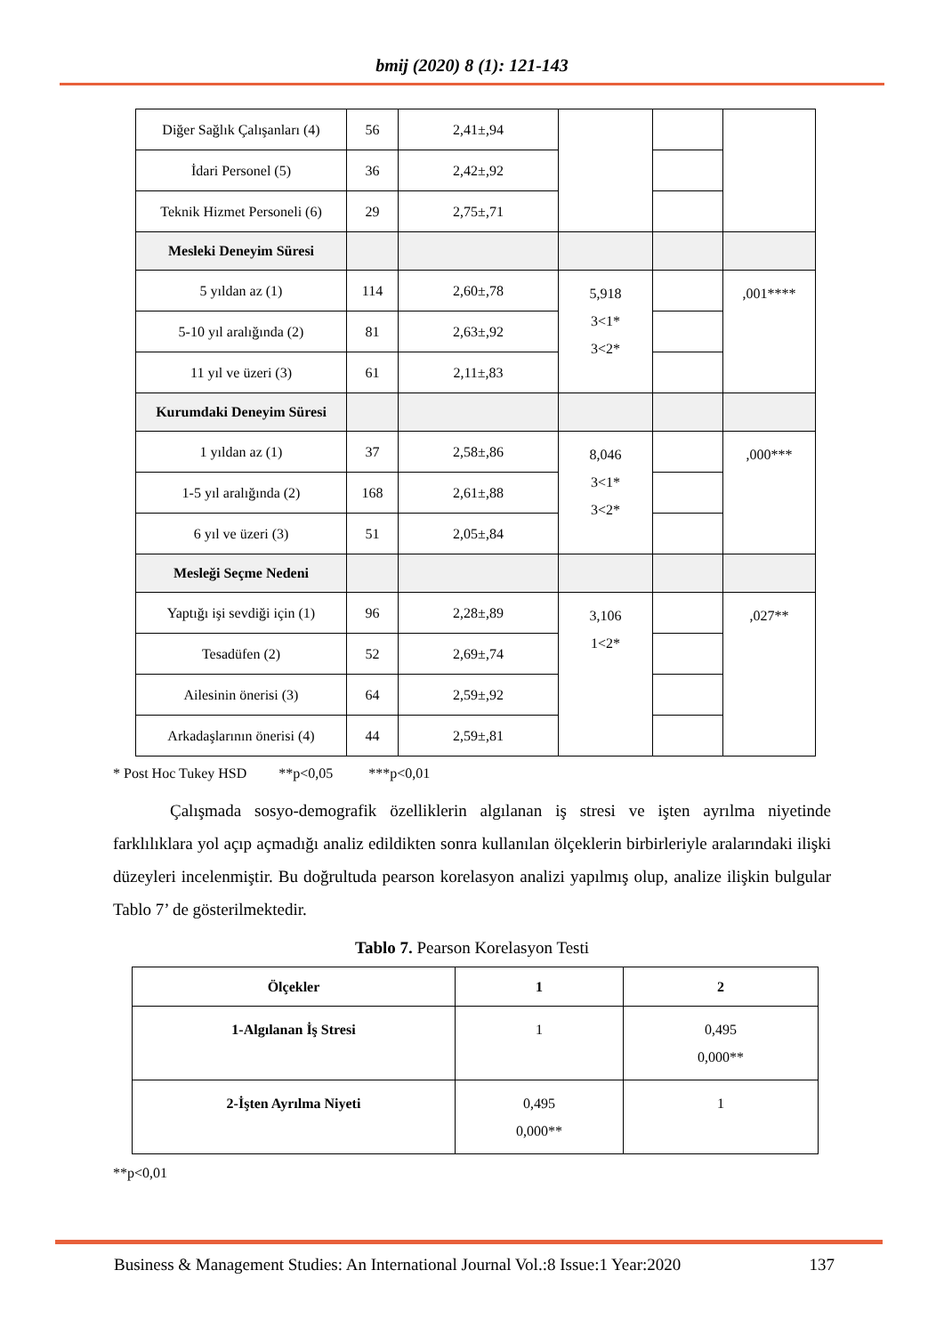bmij (2020) 8 (1): 121-143
| Diğer Sağlık Çalışanları (4) | 56 | 2,41±,94 | | | |
| İdari Personel (5) | 36 | 2,42±,92 | | | |
| Teknik Hizmet Personeli (6) | 29 | 2,75±,71 | | | |
| Mesleki Deneyim Süresi | | | | | |
| 5 yıldan az (1) | 114 | 2,60±,78 | 5,918 3<1* 3<2* | | ,001**** |
| 5-10 yıl aralığında (2) | 81 | 2,63±,92 | | | |
| 11 yıl ve üzeri (3) | 61 | 2,11±,83 | | | |
| Kurumdaki Deneyim Süresi | | | | | |
| 1 yıldan az (1) | 37 | 2,58±,86 | 8,046 3<1* 3<2* | | ,000*** |
| 1-5 yıl aralığında (2) | 168 | 2,61±,88 | | | |
| 6 yıl ve üzeri (3) | 51 | 2,05±,84 | | | |
| Mesleği Seçme Nedeni | | | | | |
| Yaptığı işi sevdiği için (1) | 96 | 2,28±,89 | 3,106 1<2* | | ,027** |
| Tesadüfen (2) | 52 | 2,69±,74 | | | |
| Ailesinin önerisi (3) | 64 | 2,59±,92 | | | |
| Arkadaşlarının önerisi (4) | 44 | 2,59±,81 | | | |
* Post Hoc Tukey HSD **p<0,05 ***p<0,01
Çalışmada sosyo-demografik özelliklerin algılanan iş stresi ve işten ayrılma niyetinde farklılıklara yol açıp açmadığı analiz edildikten sonra kullanılan ölçeklerin birbirleriyle aralarındaki ilişki düzeyleri incelenmiştir. Bu doğrultuda pearson korelasyon analizi yapılmış olup, analize ilişkin bulgular Tablo 7’ de gösterilmektedir.
Tablo 7. Pearson Korelasyon Testi
| Ölçekler | 1 | 2 |
| --- | --- | --- |
| 1-Algılanan İş Stresi | 1 | 0,495 0,000** |
| 2-İşten Ayrılma Niyeti | 0,495 0,000** | 1 |
**p<0,01
Business & Management Studies: An International Journal Vol.:8 Issue:1 Year:2020 137